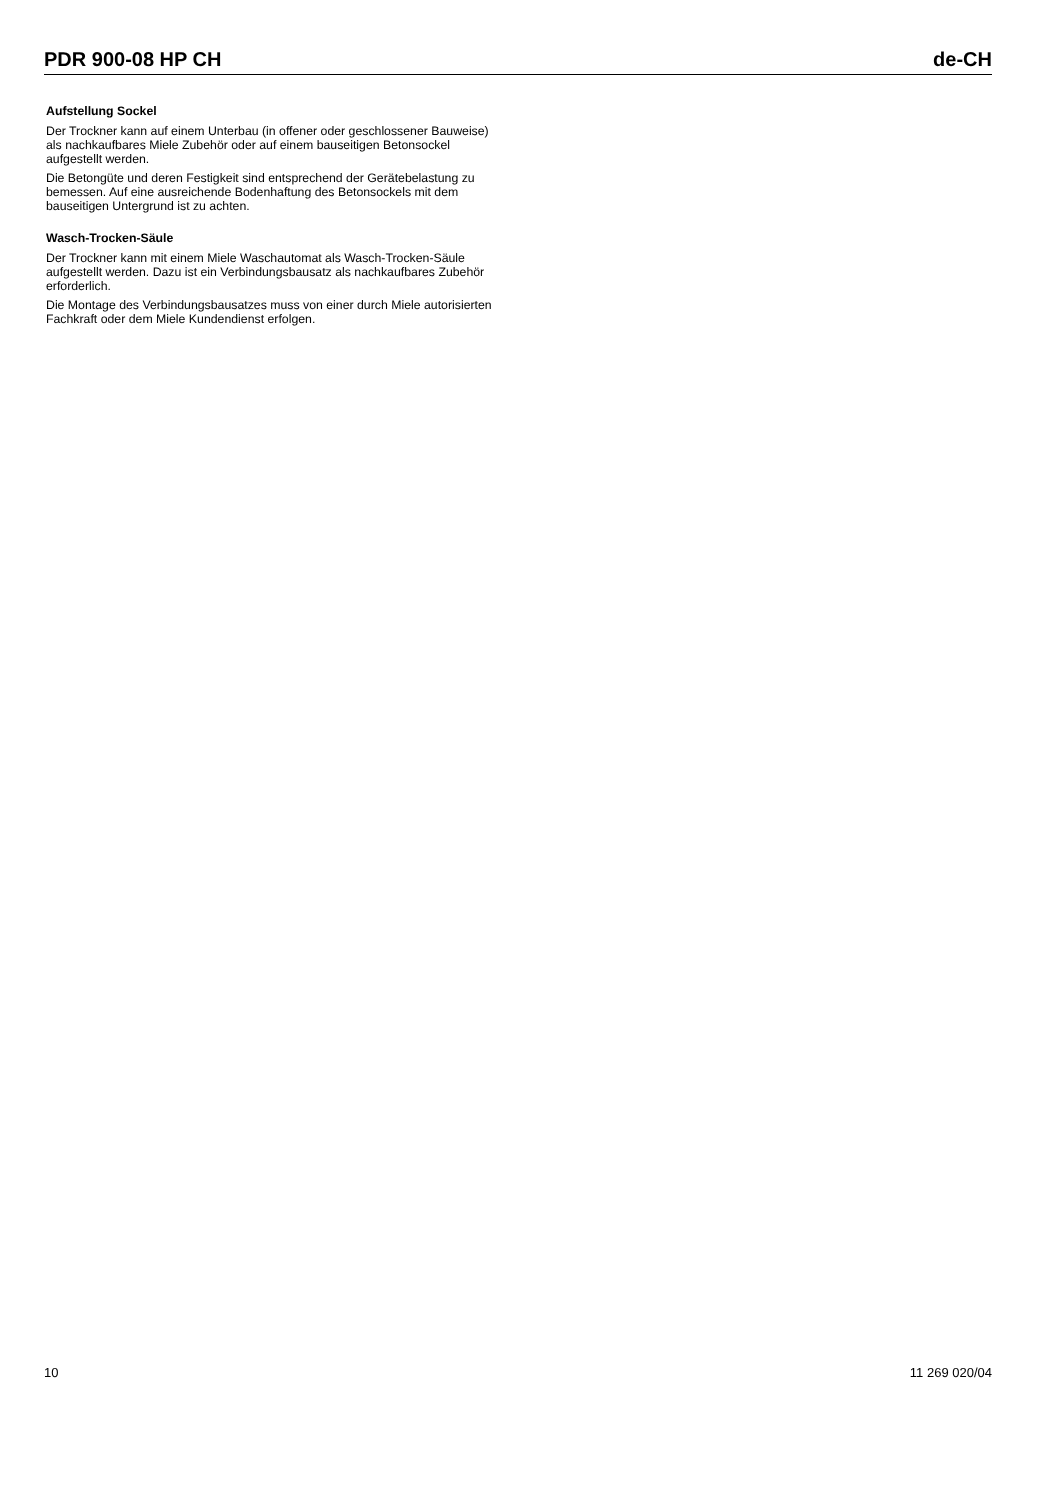PDR 900-08 HP CH de-CH
Aufstellung Sockel
Der Trockner kann auf einem Unterbau (in offener oder geschlossener Bauweise) als nachkaufbares Miele Zubehör oder auf einem bauseitigen Betonsockel aufgestellt werden.
Die Betongüte und deren Festigkeit sind entsprechend der Gerätebelastung zu bemessen. Auf eine ausreichende Bodenhaftung des Betonsockels mit dem bauseitigen Untergrund ist zu achten.
Wasch-Trocken-Säule
Der Trockner kann mit einem Miele Waschautomat als Wasch-Trocken-Säule aufgestellt werden. Dazu ist ein Verbindungsbausatz als nachkaufbares Zubehör erforderlich.
Die Montage des Verbindungsbausatzes muss von einer durch Miele autorisierten Fachkraft oder dem Miele Kundendienst erfolgen.
10 11 269 020/04